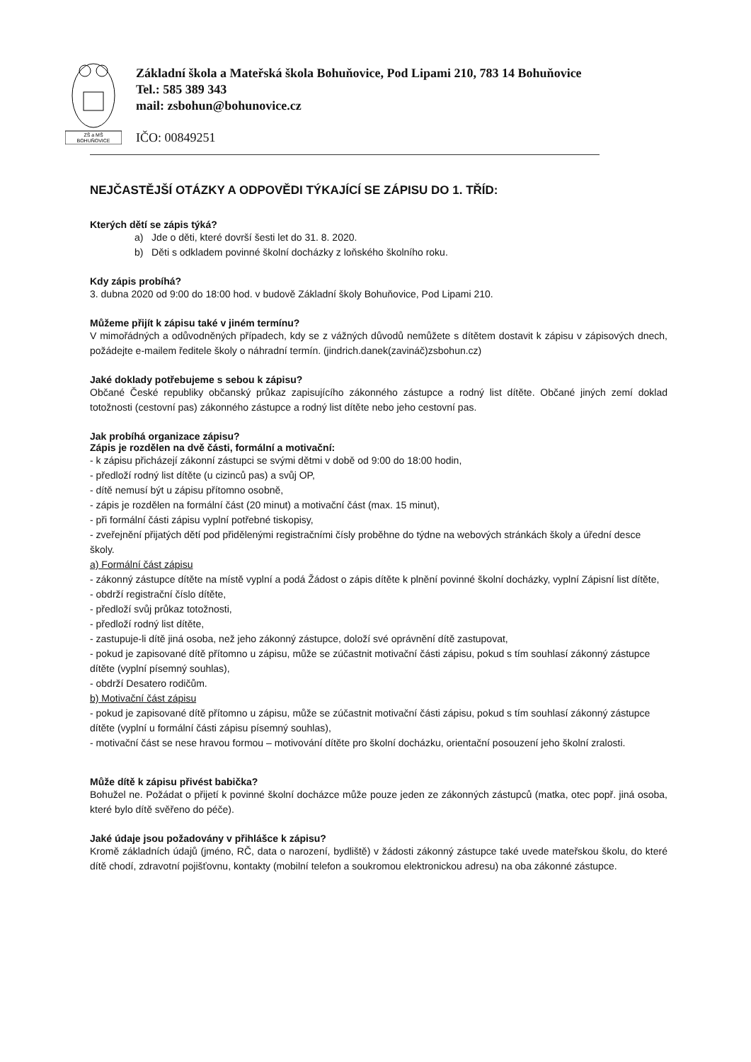ZŠ a MŠ
BOHUŇOVICE
Základní škola a Mateřská škola Bohuňovice, Pod Lipami 210, 783 14 Bohuňovice
Tel.: 585 389 343
mail: zsbohun@bohunovice.cz
IČO: 00849251
NEJČASTĚJŠÍ OTÁZKY A ODPOVĚDI TÝKAJÍCÍ SE ZÁPISU DO 1. TŘÍD:
Kterých dětí se zápis týká?
a) Jde o děti, které dovrší šesti let do 31. 8. 2020.
b) Děti s odkladem povinné školní docházky z loňského školního roku.
Kdy zápis probíhá?
3. dubna 2020 od 9:00 do 18:00 hod. v budově Základní školy Bohuňovice, Pod Lipami 210.
Můžeme přijít k zápisu také v jiném termínu?
V mimořádných a odůvodněných případech, kdy se z vážných důvodů nemůžete s dítětem dostavit k zápisu v zápisových dnech, požádejte e-mailem ředitele školy o náhradní termín. (jindrich.danek(zavináč)zsbohun.cz)
Jaké doklady potřebujeme s sebou k zápisu?
Občané České republiky občanský průkaz zapisujícího zákonného zástupce a rodný list dítěte. Občané jiných zemí doklad totožnosti (cestovní pas) zákonného zástupce a rodný list dítěte nebo jeho cestovní pas.
Jak probíhá organizace zápisu?
Zápis je rozdělen na dvě části, formální a motivační:
- k zápisu přicházejí zákonní zástupci se svými dětmi v době od 9:00 do 18:00 hodin,
- předloží rodný list dítěte (u cizinců pas) a svůj OP,
- dítě nemusí být u zápisu přítomno osobně,
- zápis je rozdělen na formální část (20 minut) a motivační část (max. 15 minut),
- při formální části zápisu vyplní potřebné tiskopisy,
- zveřejnění přijatých dětí pod přidělenými registračními čísly proběhne do týdne na webových stránkách školy a úřední desce školy.
a) Formální část zápisu
- zákonný zástupce dítěte na místě vyplní a podá Žádost o zápis dítěte k plnění povinné školní docházky, vyplní Zápisní list dítěte,
- obdrží registrační číslo dítěte,
- předloží svůj průkaz totožnosti,
- předloží rodný list dítěte,
- zastupuje-li dítě jiná osoba, než jeho zákonný zástupce, doloží své oprávnění dítě zastupovat,
- pokud je zapisované dítě přítomno u zápisu, může se zúčastnit motivační části zápisu, pokud s tím souhlasí zákonný zástupce dítěte (vyplní písemný souhlas),
- obdrží Desatero rodičům.
b) Motivační část zápisu
- pokud je zapisované dítě přítomno u zápisu, může se zúčastnit motivační části zápisu, pokud s tím souhlasí zákonný zástupce dítěte (vyplní u formální části zápisu písemný souhlas),
- motivační část se nese hravou formou – motivování dítěte pro školní docházku, orientační posouzení jeho školní zralosti.
Může dítě k zápisu přivést babička?
Bohužel ne. Požádat o přijetí k povinné školní docházce může pouze jeden ze zákonných zástupců (matka, otec popř. jiná osoba, které bylo dítě svěřeno do péče).
Jaké údaje jsou požadovány v přihlášce k zápisu?
Kromě základních údajů (jméno, RČ, data o narození, bydliště) v žádosti zákonný zástupce také uvede mateřskou školu, do které dítě chodí, zdravotní pojišťovnu, kontakty (mobilní telefon a soukromou elektronickou adresu) na oba zákonné zástupce.